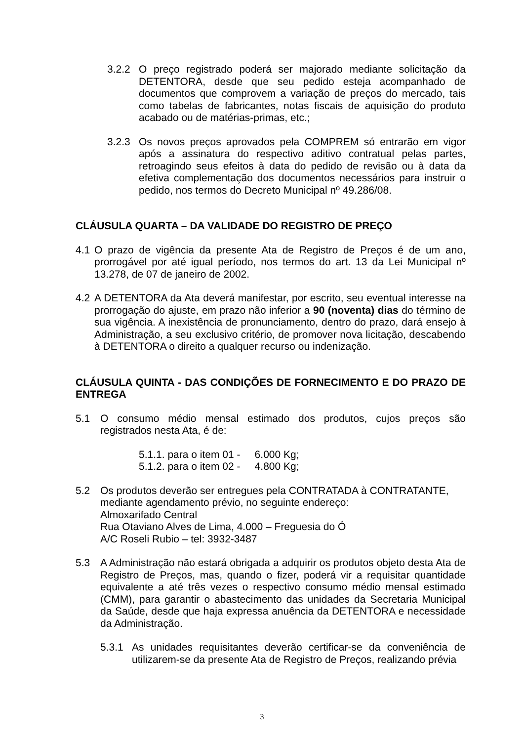3.2.2 O preço registrado poderá ser majorado mediante solicitação da DETENTORA, desde que seu pedido esteja acompanhado de documentos que comprovem a variação de preços do mercado, tais como tabelas de fabricantes, notas fiscais de aquisição do produto acabado ou de matérias-primas, etc.;
3.2.3 Os novos preços aprovados pela COMPREM só entrarão em vigor após a assinatura do respectivo aditivo contratual pelas partes, retroagindo seus efeitos à data do pedido de revisão ou à data da efetiva complementação dos documentos necessários para instruir o pedido, nos termos do Decreto Municipal nº 49.286/08.
CLÁUSULA QUARTA – DA VALIDADE DO REGISTRO DE PREÇO
4.1 O prazo de vigência da presente Ata de Registro de Preços é de um ano, prorrogável por até igual período, nos termos do art. 13 da Lei Municipal nº 13.278, de 07 de janeiro de 2002.
4.2 A DETENTORA da Ata deverá manifestar, por escrito, seu eventual interesse na prorrogação do ajuste, em prazo não inferior a 90 (noventa) dias do término de sua vigência. A inexistência de pronunciamento, dentro do prazo, dará ensejo à Administração, a seu exclusivo critério, de promover nova licitação, descabendo à DETENTORA o direito a qualquer recurso ou indenização.
CLÁUSULA QUINTA - DAS CONDIÇÕES DE FORNECIMENTO E DO PRAZO DE ENTREGA
5.1 O consumo médio mensal estimado dos produtos, cujos preços são registrados nesta Ata, é de:
5.1.1. para o item 01 - 6.000 Kg;
5.1.2. para o item 02 - 4.800 Kg;
5.2 Os produtos deverão ser entregues pela CONTRATADA à CONTRATANTE, mediante agendamento prévio, no seguinte endereço:
Almoxarifado Central
Rua Otaviano Alves de Lima, 4.000 – Freguesia do Ó
A/C Roseli Rubio – tel: 3932-3487
5.3 A Administração não estará obrigada a adquirir os produtos objeto desta Ata de Registro de Preços, mas, quando o fizer, poderá vir a requisitar quantidade equivalente a até três vezes o respectivo consumo médio mensal estimado (CMM), para garantir o abastecimento das unidades da Secretaria Municipal da Saúde, desde que haja expressa anuência da DETENTORA e necessidade da Administração.
5.3.1 As unidades requisitantes deverão certificar-se da conveniência de utilizarem-se da presente Ata de Registro de Preços, realizando prévia
3